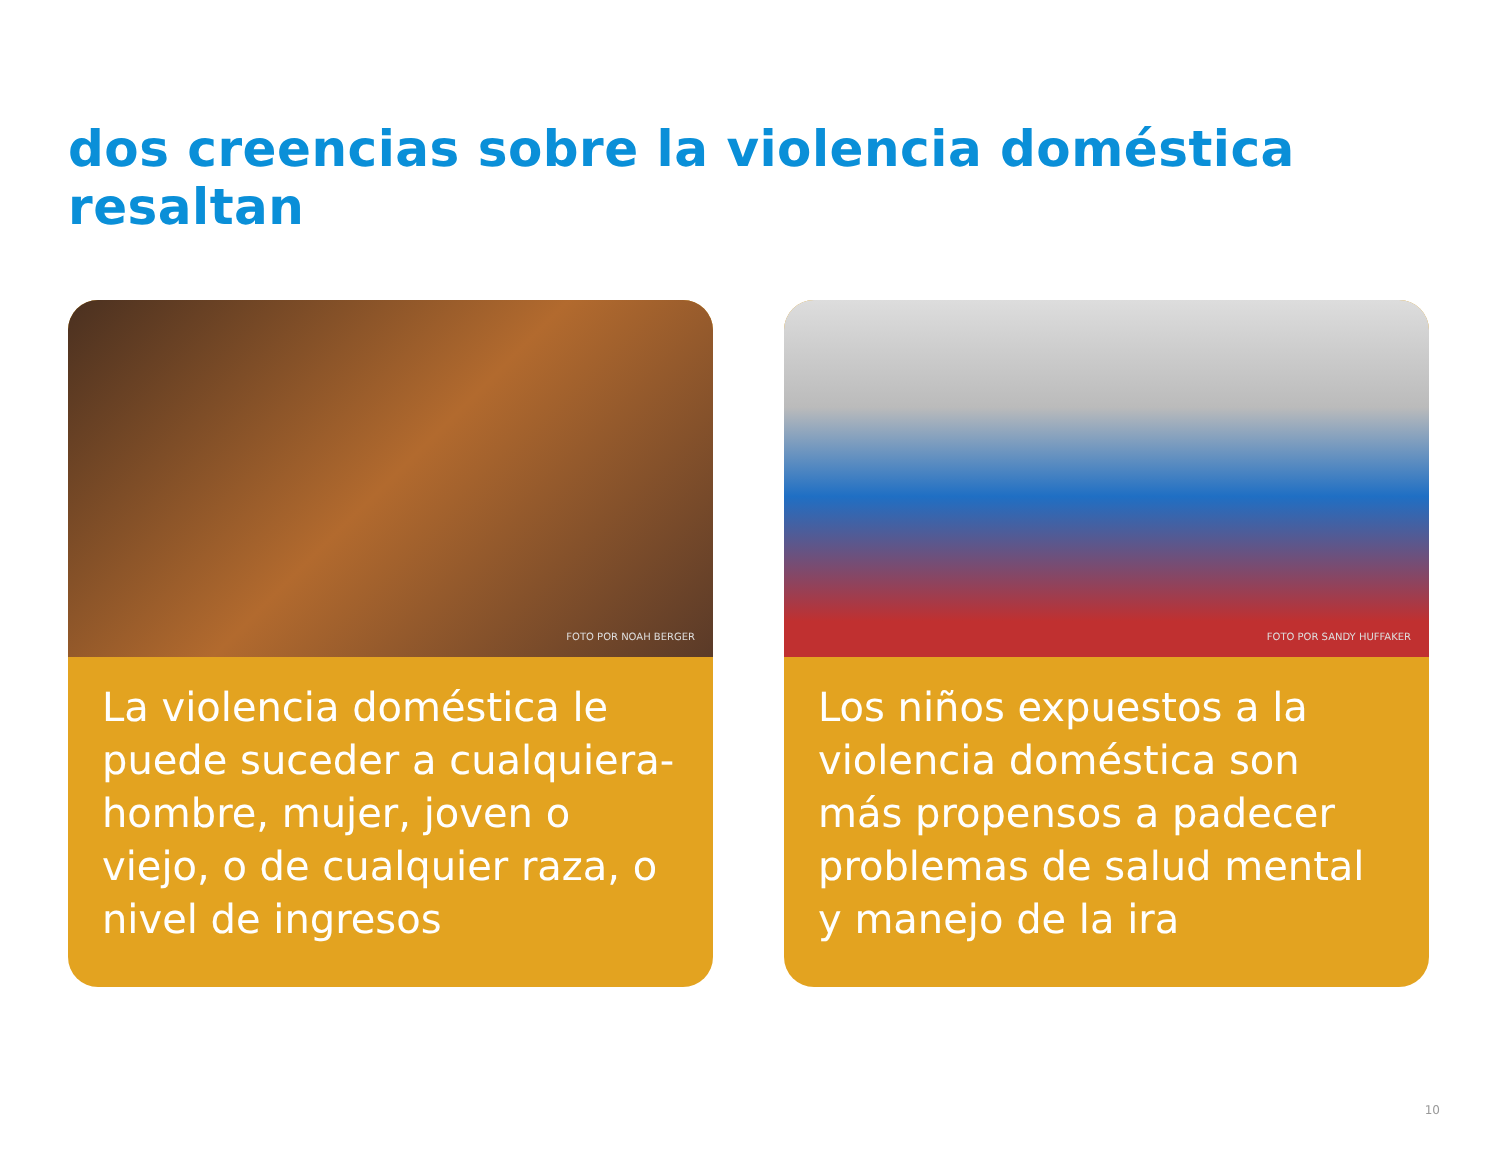dos creencias sobre la violencia doméstica resaltan
FOTO POR NOAH BERGER
La violencia doméstica le puede suceder a cualquiera- hombre, mujer, joven o viejo, o de cualquier raza, o nivel de ingresos
FOTO POR SANDY HUFFAKER
Los niños expuestos a la violencia doméstica son más propensos a padecer problemas de salud mental y manejo de la ira
10